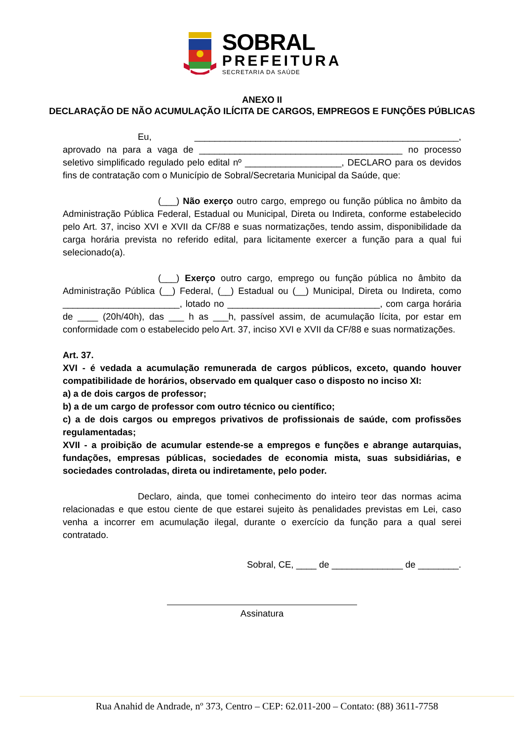SOBRAL
PREFEITURA
SECRETARIA DA SAÚDE
ANEXO II
DECLARAÇÃO DE NÃO ACUMULAÇÃO ILÍCITA DE CARGOS, EMPREGOS E FUNÇÕES PÚBLICAS
Eu, ____________________________________________________, aprovado na para a vaga de ________________________________________ no processo seletivo simplificado regulado pelo edital nº ___________________, DECLARO para os devidos fins de contratação com o Município de Sobral/Secretaria Municipal da Saúde, que:
(___) Não exerço outro cargo, emprego ou função pública no âmbito da Administração Pública Federal, Estadual ou Municipal, Direta ou Indireta, conforme estabelecido pelo Art. 37, inciso XVI e XVII da CF/88 e suas normatizações, tendo assim, disponibilidade da carga horária prevista no referido edital, para licitamente exercer a função para a qual fui selecionado(a).
(___) Exerço outro cargo, emprego ou função pública no âmbito da Administração Pública (__) Federal, (__) Estadual ou (__) Municipal, Direta ou Indireta, como _______________________, lotado no ______________________________, com carga horária de ____ (20h/40h), das ___ h as ___h, passível assim, de acumulação lícita, por estar em conformidade com o estabelecido pelo Art. 37, inciso XVI e XVII da CF/88 e suas normatizações.
Art. 37.
XVI - é vedada a acumulação remunerada de cargos públicos, exceto, quando houver compatibilidade de horários, observado em qualquer caso o disposto no inciso XI:
a) a de dois cargos de professor;
b) a de um cargo de professor com outro técnico ou científico;
c) a de dois cargos ou empregos privativos de profissionais de saúde, com profissões regulamentadas;
XVII - a proibição de acumular estende-se a empregos e funções e abrange autarquias, fundações, empresas públicas, sociedades de economia mista, suas subsidiárias, e sociedades controladas, direta ou indiretamente, pelo poder.
Declaro, ainda, que tomei conhecimento do inteiro teor das normas acima relacionadas e que estou ciente de que estarei sujeito às penalidades previstas em Lei, caso venha a incorrer em acumulação ilegal, durante o exercício da função para a qual serei contratado.
Sobral, CE, ____ de ______________ de ________.
Assinatura
Rua Anahid de Andrade, nº 373, Centro – CEP: 62.011-200 – Contato: (88) 3611-7758